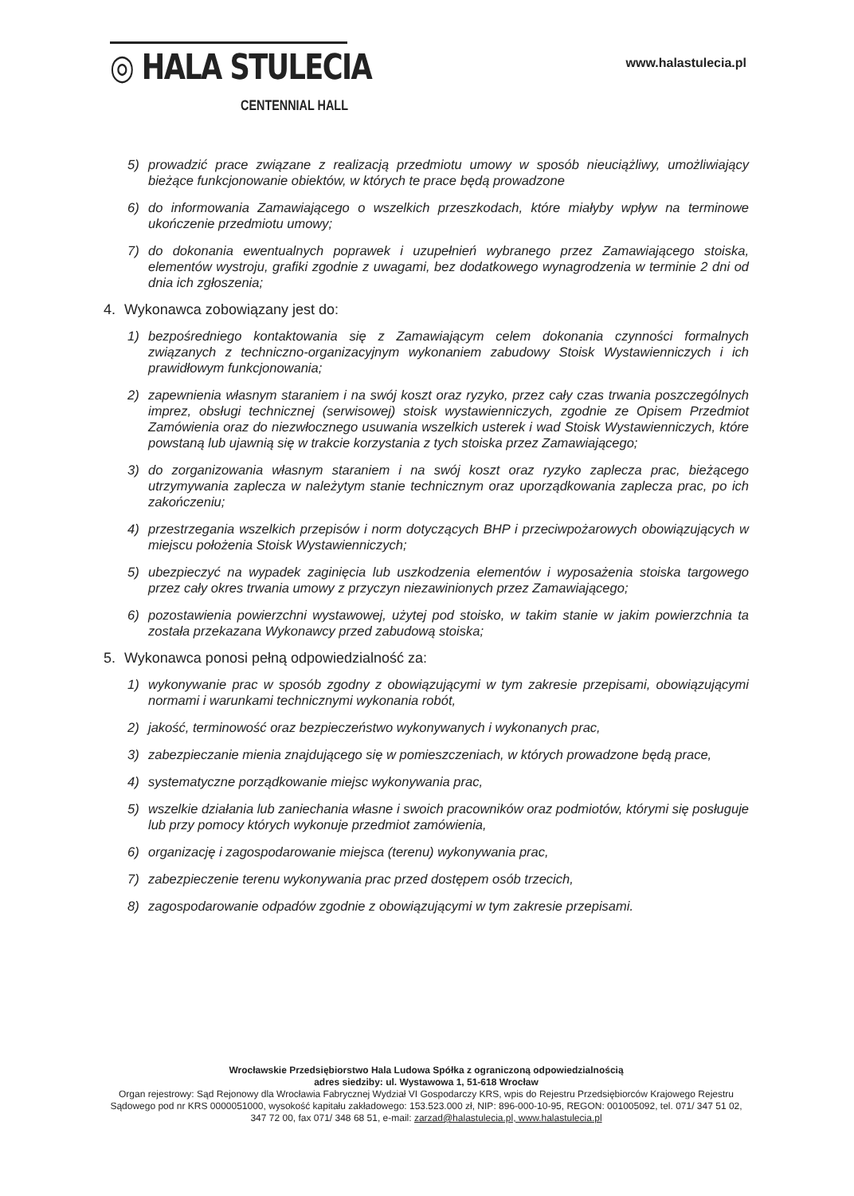◎ HALA STULECIA
CENTENNIAL HALL
www.halastulecia.pl
5) prowadzić prace związane z realizacją przedmiotu umowy w sposób nieuciążliwy, umożliwiający bieżące funkcjonowanie obiektów, w których te prace będą prowadzone
6) do informowania Zamawiającego o wszelkich przeszkodach, które miałyby wpływ na terminowe ukończenie przedmiotu umowy;
7) do dokonania ewentualnych poprawek i uzupełnień wybranego przez Zamawiającego stoiska, elementów wystroju, grafiki zgodnie z uwagami, bez dodatkowego wynagrodzenia w terminie 2 dni od dnia ich zgłoszenia;
4. Wykonawca zobowiązany jest do:
1) bezpośredniego kontaktowania się z Zamawiającym celem dokonania czynności formalnych związanych z techniczno-organizacyjnym wykonaniem zabudowy Stoisk Wystawienniczych i ich prawidłowym funkcjonowania;
2) zapewnienia własnym staraniem i na swój koszt oraz ryzyko, przez cały czas trwania poszczególnych imprez, obsługi technicznej (serwisowej) stoisk wystawienniczych, zgodnie ze Opisem Przedmiot Zamówienia oraz do niezwłocznego usuwania wszelkich usterek i wad Stoisk Wystawienniczych, które powstaną lub ujawnią się w trakcie korzystania z tych stoiska przez Zamawiającego;
3) do zorganizowania własnym staraniem i na swój koszt oraz ryzyko zaplecza prac, bieżącego utrzymywania zaplecza w należytym stanie technicznym oraz uporządkowania zaplecza prac, po ich zakończeniu;
4) przestrzegania wszelkich przepisów i norm dotyczących BHP i przeciwpożarowych obowiązujących w miejscu położenia Stoisk Wystawienniczych;
5) ubezpieczyć na wypadek zaginięcia lub uszkodzenia elementów i wyposażenia stoiska targowego przez cały okres trwania umowy z przyczyn niezawinionych przez Zamawiającego;
6) pozostawienia powierzchni wystawowej, użytej pod stoisko, w takim stanie w jakim powierzchnia ta została przekazana Wykonawcy przed zabudową stoiska;
5. Wykonawca ponosi pełną odpowiedzialność za:
1) wykonywanie prac w sposób zgodny z obowiązującymi w tym zakresie przepisami, obowiązującymi normami i warunkami technicznymi wykonania robót,
2) jakość, terminowość oraz bezpieczeństwo wykonywanych i wykonanych prac,
3) zabezpieczanie mienia znajdującego się w pomieszczeniach, w których prowadzone będą prace,
4) systematyczne porządkowanie miejsc wykonywania prac,
5) wszelkie działania lub zaniechania własne i swoich pracowników oraz podmiotów, którymi się posługuje lub przy pomocy których wykonuje przedmiot zamówienia,
6) organizację i zagospodarowanie miejsca (terenu) wykonywania prac,
7) zabezpieczenie terenu wykonywania prac przed dostępem osób trzecich,
8) zagospodarowanie odpadów zgodnie z obowiązującymi w tym zakresie przepisami.
Wrocławskie Przedsiębiorstwo Hala Ludowa Spółka z ograniczoną odpowiedzialnością
adres siedziby: ul. Wystawowa 1, 51-618 Wrocław
Organ rejestrowy: Sąd Rejonowy dla Wrocławia Fabrycznej Wydział VI Gospodarczy KRS, wpis do Rejestru Przedsiębiorców Krajowego Rejestru Sądowego pod nr KRS 0000051000, wysokość kapitału zakładowego: 153.523.000 zł, NIP: 896-000-10-95, REGON: 001005092, tel. 071/ 347 51 02, 347 72 00, fax 071/ 348 68 51, e-mail: zarzad@halastulecia.pl, www.halastulecia.pl